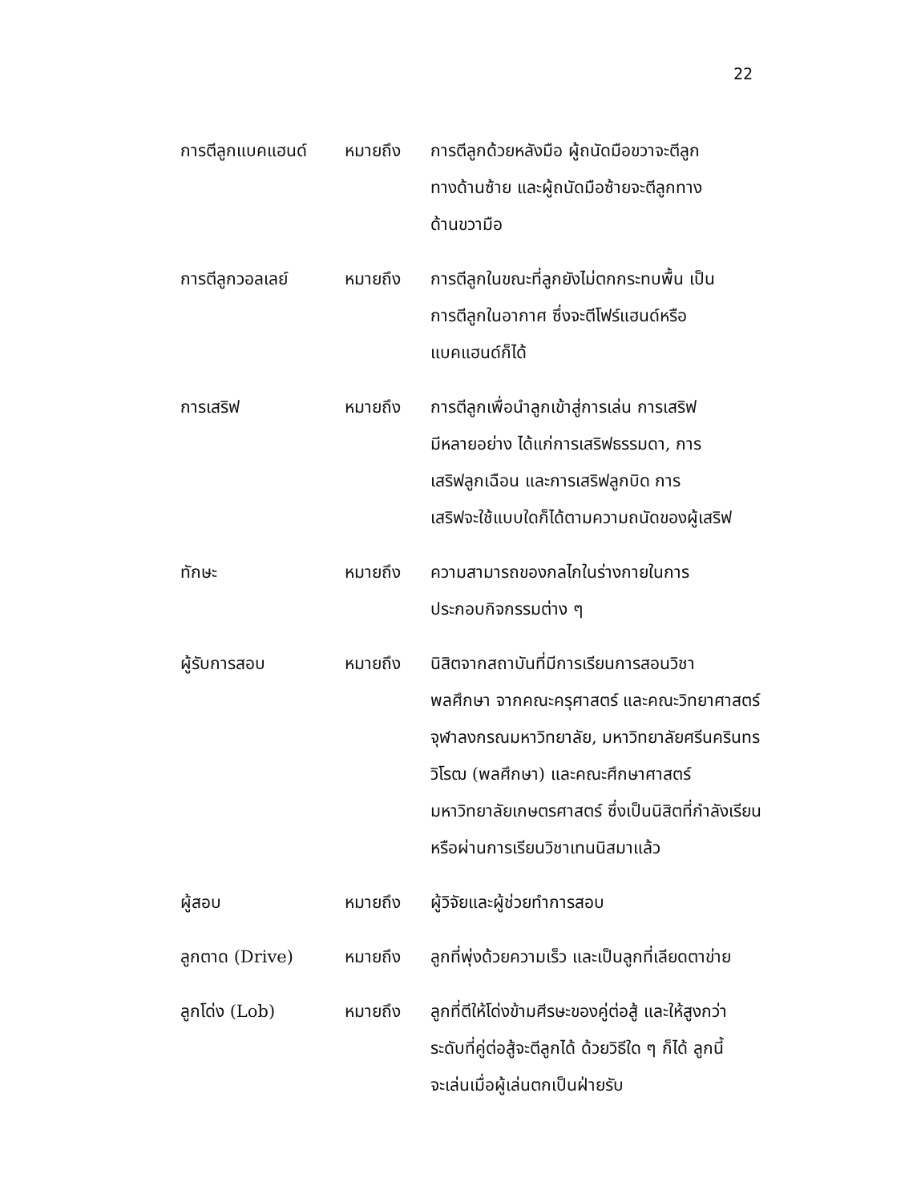22
การตีลูกแบคแฮนด์ หมายถึง การตีลูกด้วยหลังมือ ผู้ถนัดมือขวาจะตีลูก
ทางด้านซ้าย และผู้ถนัดมือซ้ายจะตีลูกทาง
ด้านขวามือ
การตีลูกวอลเลย์ หมายถึง การตีลูกในขณะที่ลูกยังไม่ตกกระทบพื้น เป็น
การตีลูกในอากาศ ซึ่งจะตีโฟร์แฮนด์หรือ
แบคแฮนด์ก็ได้
การเสริฟ หมายถึง การตีลูกเพื่อนำลูกเข้าสู่การเล่น การเสริฟ
มีหลายอย่าง ได้แก่การเสริฟธรรมดา, การ
เสริฟลูกเฉือน และการเสริฟลูกบิด การ
เสริฟจะใช้แบบใดก็ได้ตามความถนัดของผู้เสริฟ
ทักษะ หมายถึง ความสามารถของกลไกในร่างกายในการ
ประกอบกิจกรรมต่าง ๆ
ผู้รับการสอบ หมายถึง นิสิตจากสถาบันที่มีการเรียนการสอนวิชา
พลศึกษา จากคณะครุศาสตร์ และคณะวิทยาศาสตร์
จุฬาลงกรณมหาวิทยาลัย, มหาวิทยาลัยศรีนครินทร
วิโรฒ (พลศึกษา) และคณะศึกษาศาสตร์
มหาวิทยาลัยเกษตรศาสตร์ ซึ่งเป็นนิสิตที่กำลังเรียน
หรือผ่านการเรียนวิชาเทนนิสมาแล้ว
ผู้สอบ หมายถึง ผู้วิจัยและผู้ช่วยทำการสอบ
ลูกตาด (Drive) หมายถึง ลูกที่พุ่งด้วยความเร็ว และเป็นลูกที่เลียดตาข่าย
ลูกโด่ง (Lob) หมายถึง ลูกที่ตีให้โด่งข้ามศีรษะของคู่ต่อสู้ และให้สูงกว่า
ระดับที่คู่ต่อสู้จะตีลูกได้ ด้วยวิธีใด ๆ ก็ได้ ลูกนี้
จะเล่นเมื่อผู้เล่นตกเป็นฝ่ายรับ